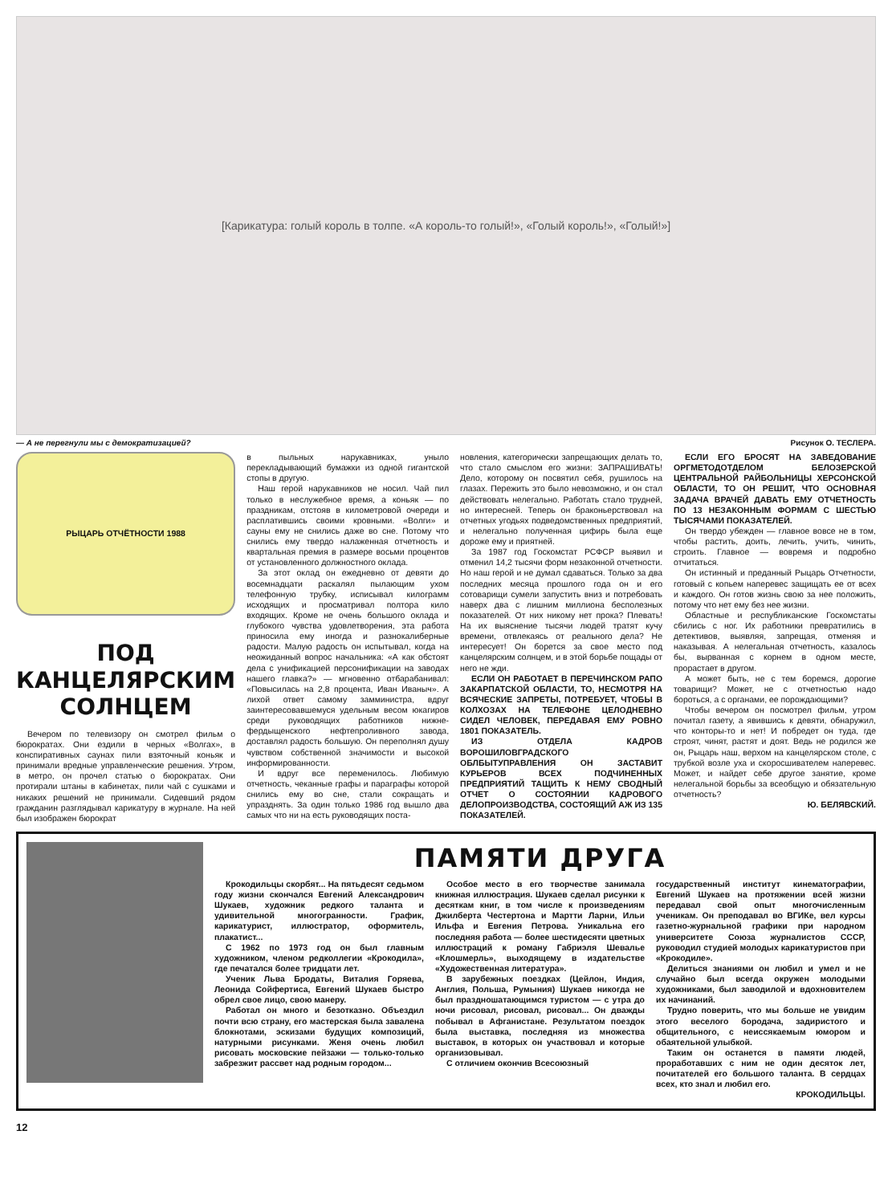[Карикатура: голый король в толпе. «А король-то голый!», «Голый король!», «Голый!»]
— А не перегнули мы с демократизацией? Рисунок О. ТЕСЛЕРА.
РЫЦАРЬ ОТЧЁТНОСТИ 1988
ПОД КАНЦЕЛЯРСКИМ СОЛНЦЕМ
Вечером по телевизору он смотрел фильм о бюрократах. Они ездили в черных «Волгах», в конспиративных саунах пили взяточный коньяк и принимали вредные управленческие решения. Утром, в метро, он прочел статью о бюрократах. Они протирали штаны в кабинетах, пили чай с сушками и никаких решений не принимали. Сидевший рядом гражданин разглядывал карикатуру в журнале. На ней был изображен бюрократ
в пыльных нарукавниках, уныло перекладывающий бумажки из одной гигантской стопы в другую.
Наш герой нарукавников не носил. Чай пил только в неслужебное время, а коньяк — по праздникам, отстояв в километровой очереди и расплатившись своими кровными. «Волги» и сауны ему не снились даже во сне. Потому что снились ему твердо налаженная отчетность и квартальная премия в размере восьми процентов от установленного должностного оклада.
За этот оклад он ежедневно от девяти до восемнадцати раскалял пылающим ухом телефонную трубку, исписывал килограмм исходящих и просматривал полтора кило входящих. Кроме не очень большого оклада и глубокого чувства удовлетворения, эта работа приносила ему иногда и разнокалиберные радости. Малую радость он испытывал, когда на неожиданный вопрос начальника: «А как обстоят дела с унификацией персонификации на заводах нашего главка?» — мгновенно отбарабанивал: «Повысилась на 2,8 процента, Иван Иваныч». А лихой ответ самому замминистра, вдруг заинтересовавшемуся удельным весом юкагиров среди руководящих работников нижне-фердыщенского нефтепроливного завода, доставлял радость большую. Он переполнял душу чувством собственной значимости и высокой информированности.
И вдруг все переменилось. Любимую отчетность, чеканные графы и параграфы которой снились ему во сне, стали сокращать и упразднять. За один только 1986 год вышло два самых что ни на есть руководящих поста-
новления, категорически запрещающих делать то, что стало смыслом его жизни: ЗАПРАШИВАТЬ! Дело, которому он посвятил себя, рушилось на глазах. Пережить это было невозможно, и он стал действовать нелегально. Работать стало трудней, но интересней. Теперь он браконьерствовал на отчетных угодьях подведомственных предприятий, и нелегально полученная цифирь была еще дороже ему и приятней.
За 1987 год Госкомстат РСФСР выявил и отменил 14,2 тысячи форм незаконной отчетности. Но наш герой и не думал сдаваться. Только за два последних месяца прошлого года он и его сотоварищи сумели запустить вниз и потребовать наверх два с лишним миллиона бесполезных показателей. От них никому нет прока? Плевать! На их выяснение тысячи людей тратят кучу времени, отвлекаясь от реального дела? Не интересует! Он борется за свое место под канцелярским солнцем, и в этой борьбе пощады от него не жди.
ЕСЛИ ОН РАБОТАЕТ В ПЕРЕЧИНСКОМ РАПО ЗАКАРПАТСКОЙ ОБЛАСТИ, ТО, НЕСМОТРЯ НА ВСЯЧЕСКИЕ ЗАПРЕТЫ, ПОТРЕБУЕТ, ЧТОБЫ В КОЛХОЗАХ НА ТЕЛЕФОНЕ ЦЕЛОДНЕВНО СИДЕЛ ЧЕЛОВЕК, ПЕРЕДАВАЯ ЕМУ РОВНО 1801 ПОКАЗАТЕЛЬ.
ИЗ ОТДЕЛА КАДРОВ ВОРОШИЛОВГРАДСКОГО ОБЛБЫТУПРАВЛЕНИЯ ОН ЗАСТАВИТ КУРЬЕРОВ ВСЕХ ПОДЧИНЕННЫХ ПРЕДПРИЯТИЙ ТАЩИТЬ К НЕМУ СВОДНЫЙ ОТЧЕТ О СОСТОЯНИИ КАДРОВОГО ДЕЛОПРОИЗВОДСТВА, СОСТОЯЩИЙ АЖ ИЗ 135 ПОКАЗАТЕЛЕЙ.
ЕСЛИ ЕГО БРОСЯТ НА ЗАВЕДОВАНИЕ ОРГМЕТОДОТДЕЛОМ БЕЛОЗЕРСКОЙ ЦЕНТРАЛЬНОЙ РАЙБОЛЬНИЦЫ ХЕРСОНСКОЙ ОБЛАСТИ, ТО ОН РЕШИТ, ЧТО ОСНОВНАЯ ЗАДАЧА ВРАЧЕЙ ДАВАТЬ ЕМУ ОТЧЕТНОСТЬ ПО 13 НЕЗАКОННЫМ ФОРМАМ С ШЕСТЬЮ ТЫСЯЧАМИ ПОКАЗАТЕЛЕЙ.
Он твердо убежден — главное вовсе не в том, чтобы растить, доить, лечить, учить, чинить, строить. Главное — вовремя и подробно отчитаться.
Он истинный и преданный Рыцарь Отчетности, готовый с копьем наперевес защищать ее от всех и каждого. Он готов жизнь свою за нее положить, потому что нет ему без нее жизни.
Областные и республиканские Госкомстаты сбились с ног. Их работники превратились в детективов, выявляя, запрещая, отменяя и наказывая. А нелегальная отчетность, казалось бы, вырванная с корнем в одном месте, прорастает в другом.
А может быть, не с тем боремся, дорогие товарищи? Может, не с отчетностью надо бороться, а с органами, ее порождающими?
Чтобы вечером он посмотрел фильм, утром почитал газету, а явившись к девяти, обнаружил, что конторы-то и нет! И побредет он туда, где строят, чинят, растят и доят. Ведь не родился же он, Рыцарь наш, верхом на канцелярском столе, с трубкой возле уха и скоросшивателем наперевес. Может, и найдет себе другое занятие, кроме нелегальной борьбы за всеобщую и обязательную отчетность?
Ю. БЕЛЯВСКИЙ.
ПАМЯТИ ДРУГА
Крокодильцы скорбят... На пятьдесят седьмом году жизни скончался Евгений Александрович Шукаев, художник редкого таланта и удивительной многогранности. График, карикатурист, иллюстратор, оформитель, плакатист...
С 1962 по 1973 год он был главным художником, членом редколлегии «Крокодила», где печатался более тридцати лет.
Ученик Льва Бродаты, Виталия Горяева, Леонида Сойфертиса, Евгений Шукаев быстро обрел свое лицо, свою манеру.
Работал он много и безотказно. Объездил почти всю страну, его мастерская была завалена блокнотами, эскизами будущих композиций, натурными рисунками. Женя очень любил рисовать московские пейзажи — только-только забрезжит рассвет над родным городом...
Особое место в его творчестве занимала книжная иллюстрация. Шукаев сделал рисунки к десяткам книг, в том числе к произведениям Джилберта Честертона и Мартти Ларни, Ильи Ильфа и Евгения Петрова. Уникальна его последняя работа — более шестидесяти цветных иллюстраций к роману Габриэля Шевалье «Клошмерль», выходящему в издательстве «Художественная литература».
В зарубежных поездках (Цейлон, Индия, Англия, Польша, Румыния) Шукаев никогда не был праздношатающимся туристом — с утра до ночи рисовал, рисовал, рисовал... Он дважды побывал в Афганистане. Результатом поездок была выставка, последняя из множества выставок, в которых он участвовал и которые организовывал.
С отличием окончив Всесоюзный
государственный институт кинематографии, Евгений Шукаев на протяжении всей жизни передавал свой опыт многочисленным ученикам. Он преподавал во ВГИКе, вел курсы газетно-журнальной графики при народном университете Союза журналистов СССР, руководил студией молодых карикатуристов при «Крокодиле».
Делиться знаниями он любил и умел и не случайно был всегда окружен молодыми художниками, был заводилой и вдохновителем их начинаний.
Трудно поверить, что мы больше не увидим этого веселого бородача, задиристого и общительного, с неиссякаемым юмором и обаятельной улыбкой.
Таким он останется в памяти людей, проработавших с ним не один десяток лет, почитателей его большого таланта. В сердцах всех, кто знал и любил его.
КРОКОДИЛЬЦЫ.
12